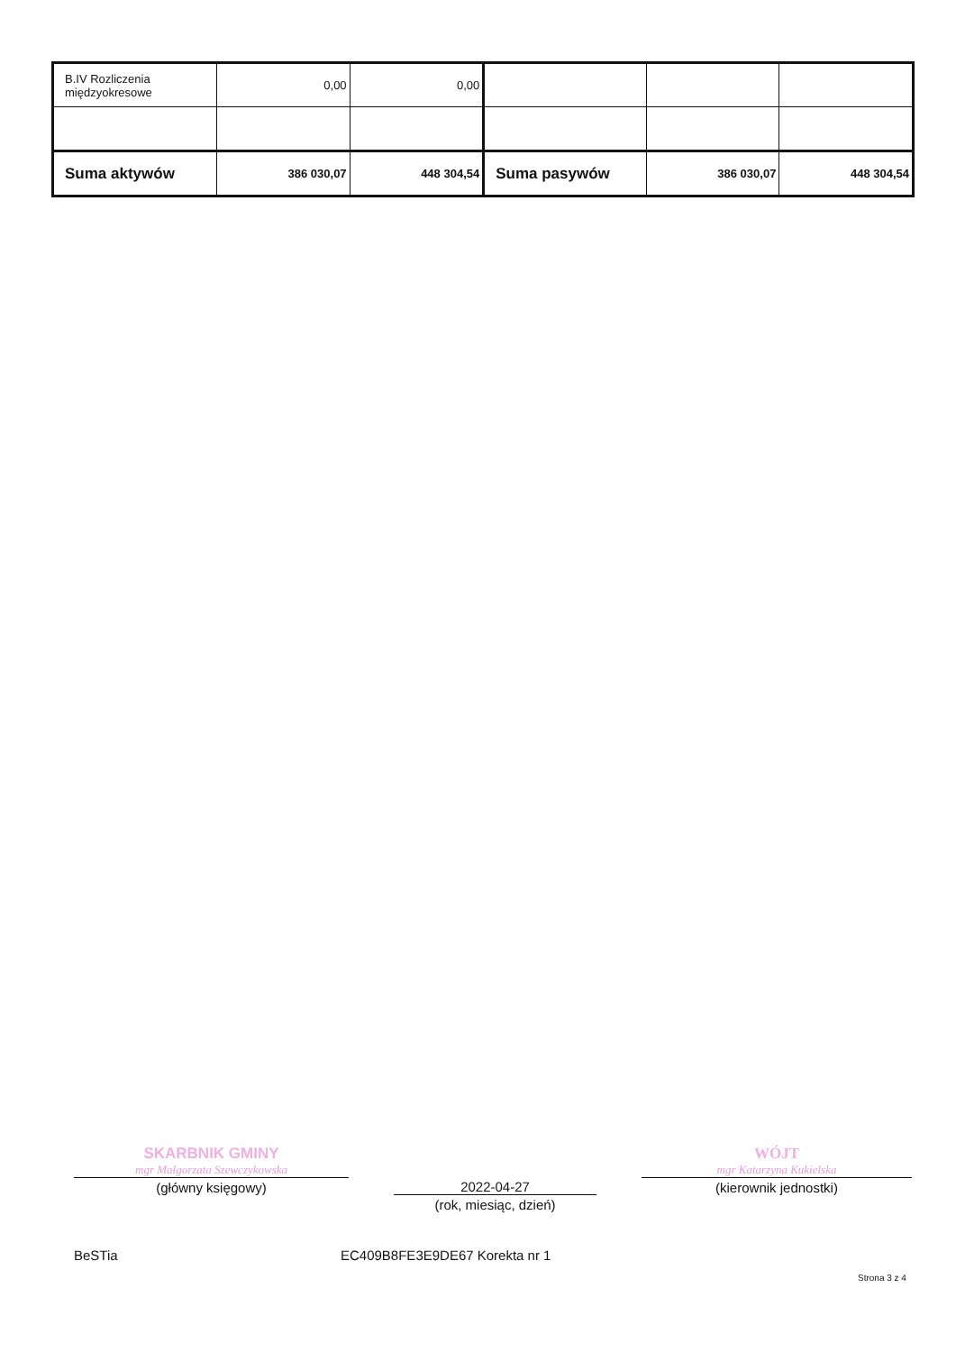| B.IV Rozliczenia międzyokresowe | 0,00 | 0,00 | | | |
| Suma aktywów | 386 030,07 | 448 304,54 | Suma pasywów | 386 030,07 | 448 304,54 |
SKARBNIK GMINY
mgr Małgorzata Szewczykowska
(główny księgowy)
2022-04-27
(rok, miesiąc, dzień)
WÓJT
mgr Katarzyna Kukielska
(kierownik jednostki)
BeSTia EC409B8FE3E9DE67 Korekta nr 1
Strona 3 z 4